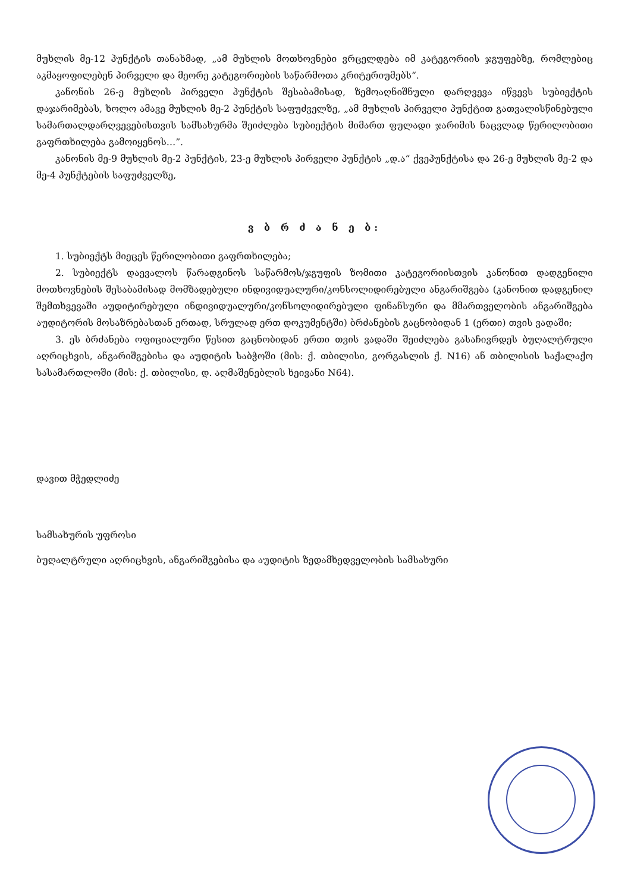მუხლის მე-12 პუნქტის თანახმად, „ამ მუხლის მოთხოვნები ვრცელდება იმ კატეგორიის ჯგუფებზე, რომლებიც აკმაყოფილებენ პირველი და მეორე კატეგორიების საწარმოთა კრიტერიუმებს“.
კანონის 26-ე მუხლის პირველი პუნქტის შესაბამისად, ზემოაღნიშნული დარღვევა იწვევს სუბიექტის დაჯარიმებას, ხოლო ამავე მუხლის მე-2 პუნქტის საფუძველზე, „ამ მუხლის პირველი პუნქტით გათვალისწინებული სამართალდარღვევებისთვის სამსახურმა შეიძლება სუბიექტის მიმართ ფულადი ჯარიმის ნაცვლად წერილობითი გაფრთხილება გამოიყენოს…”.
კანონის მე-9 მუხლის მე-2 პუნქტის, 23-ე მუხლის პირველი პუნქტის „დ.ა“ ქვეპუნქტისა და 26-ე მუხლის მე-2 და მე-4 პუნქტების საფუძველზე,
ვ ბ რ ძ ა ნ ე ბ:
1. სუბიექტს მიეცეს წერილობითი გაფრთხილება;
2. სუბიექტს დაევალოს წარადგინოს საწარმოს/ჯგუფის ზომითი კატეგორიისთვის კანონით დადგენილი მოთხოვნების შესაბამისად მომზადებული ინდივიდუალური/კონსოლიდირებული ანგარიშგება (კანონით დადგენილ შემთხვევაში აუდიტირებული ინდივიდუალური/კონსოლიდირებული ფინანსური და მმართველობის ანგარიშგება აუდიტორის მოსაზრებასთან ერთად, სრულად ერთ დოკუმენტში) ბრძანების გაცნობიდან 1 (ერთი) თვის ვადაში;
3. ეს ბრძანება ოფიციალური წესით გაცნობიდან ერთი თვის ვადაში შეიძლება გასაჩივრდეს ბუღალტრული აღრიცხვის, ანგარიშგებისა და აუდიტის საბჭოში (მის: ქ. თბილისი, გორგასლის ქ. N16) ან თბილისის საქალაქო სასამართლოში (მის: ქ. თბილისი, დ. აღმაშენებლის ხეივანი N64).
დავით მჭედლიძე
სამსახურის უფროსი
ბუღალტრული აღრიცხვის, ანგარიშგებისა და აუდიტის ზედამხედველობის სამსახური